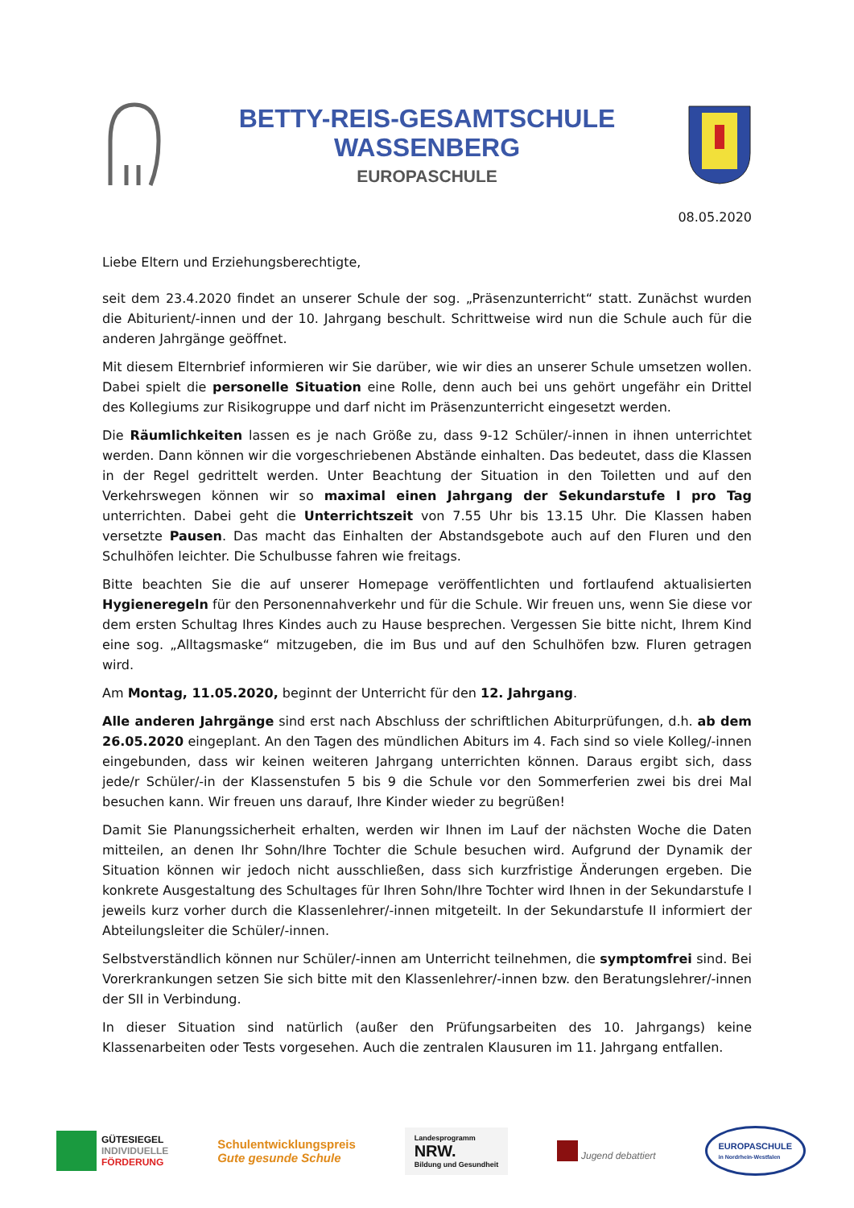BETTY-REIS-GESAMTSCHULE
WASSENBERG
EUROPASCHULE
08.05.2020
Liebe Eltern und Erziehungsberechtigte,
seit dem 23.4.2020 findet an unserer Schule der sog. „Präsenzunterricht“ statt. Zunächst wurden die Abiturient/-innen und der 10. Jahrgang beschult. Schrittweise wird nun die Schule auch für die anderen Jahrgänge geöffnet.
Mit diesem Elternbrief informieren wir Sie darüber, wie wir dies an unserer Schule umsetzen wollen. Dabei spielt die personelle Situation eine Rolle, denn auch bei uns gehört ungefähr ein Drittel des Kollegiums zur Risikogruppe und darf nicht im Präsenzunterricht eingesetzt werden.
Die Räumlichkeiten lassen es je nach Größe zu, dass 9-12 Schüler/-innen in ihnen unterrichtet werden. Dann können wir die vorgeschriebenen Abstände einhalten. Das bedeutet, dass die Klassen in der Regel gedrittelt werden. Unter Beachtung der Situation in den Toiletten und auf den Verkehrswegen können wir so maximal einen Jahrgang der Sekundarstufe I pro Tag unterrichten. Dabei geht die Unterrichtszeit von 7.55 Uhr bis 13.15 Uhr. Die Klassen haben versetzte Pausen. Das macht das Einhalten der Abstandsgebote auch auf den Fluren und den Schulhöfen leichter. Die Schulbusse fahren wie freitags.
Bitte beachten Sie die auf unserer Homepage veröffentlichten und fortlaufend aktualisierten Hygieneregeln für den Personennahverkehr und für die Schule. Wir freuen uns, wenn Sie diese vor dem ersten Schultag Ihres Kindes auch zu Hause besprechen. Vergessen Sie bitte nicht, Ihrem Kind eine sog. „Alltagsmaske“ mitzugeben, die im Bus und auf den Schulhöfen bzw. Fluren getragen wird.
Am Montag, 11.05.2020, beginnt der Unterricht für den 12. Jahrgang.
Alle anderen Jahrgänge sind erst nach Abschluss der schriftlichen Abiturprüfungen, d.h. ab dem 26.05.2020 eingeplant. An den Tagen des mündlichen Abiturs im 4. Fach sind so viele Kolleg/-innen eingebunden, dass wir keinen weiteren Jahrgang unterrichten können. Daraus ergibt sich, dass jede/r Schüler/-in der Klassenstufen 5 bis 9 die Schule vor den Sommerferien zwei bis drei Mal besuchen kann. Wir freuen uns darauf, Ihre Kinder wieder zu begrüßen!
Damit Sie Planungssicherheit erhalten, werden wir Ihnen im Lauf der nächsten Woche die Daten mitteilen, an denen Ihr Sohn/Ihre Tochter die Schule besuchen wird. Aufgrund der Dynamik der Situation können wir jedoch nicht ausschließen, dass sich kurzfristige Änderungen ergeben. Die konkrete Ausgestaltung des Schultages für Ihren Sohn/Ihre Tochter wird Ihnen in der Sekundarstufe I jeweils kurz vorher durch die Klassenlehrer/-innen mitgeteilt. In der Sekundarstufe II informiert der Abteilungsleiter die Schüler/-innen.
Selbstverständlich können nur Schüler/-innen am Unterricht teilnehmen, die symptomfrei sind. Bei Vorerkrankungen setzen Sie sich bitte mit den Klassenlehrer/-innen bzw. den Beratungslehrer/-innen der SII in Verbindung.
In dieser Situation sind natürlich (außer den Prüfungsarbeiten des 10. Jahrgangs) keine Klassenarbeiten oder Tests vorgesehen. Auch die zentralen Klausuren im 11. Jahrgang entfallen.
GÜTESIEGEL
INDIVIDUELLE
FÖRDERUNG
Schulentwicklungspreis
Gute gesunde Schule
Landesprogramm
NRW.
Bildung und Gesundheit
Jugend debattiert
EUROPASCHULE
in Nordrhein-Westfalen